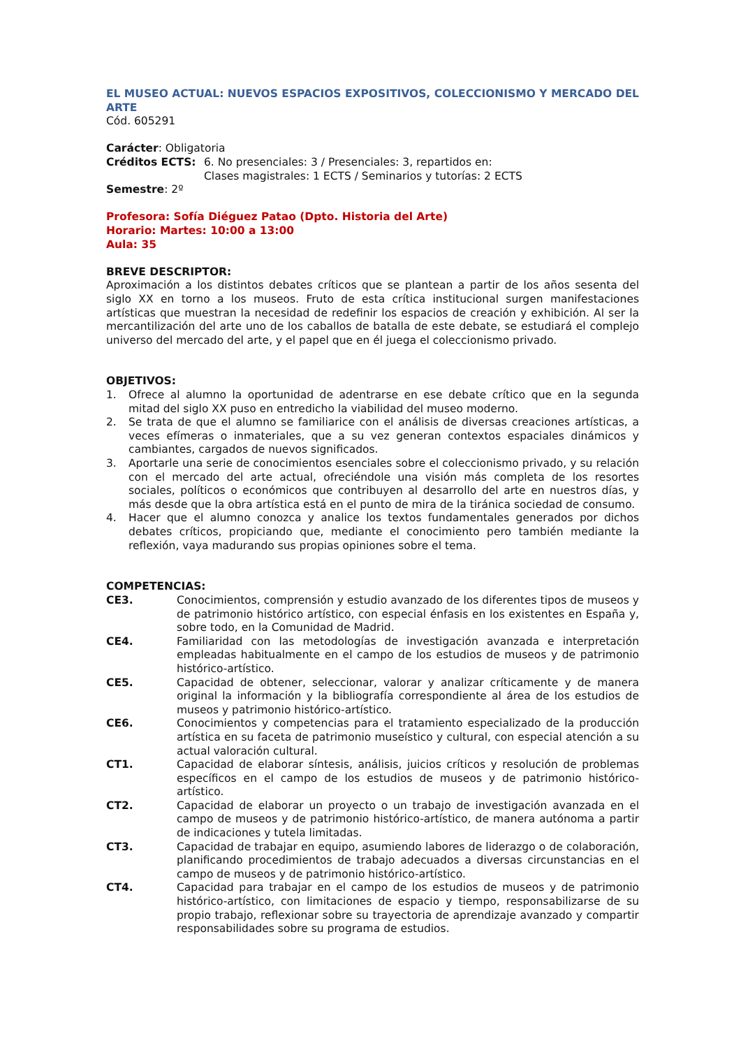EL MUSEO ACTUAL: NUEVOS ESPACIOS EXPOSITIVOS, COLECCIONISMO Y MERCADO DEL ARTE
Cód. 605291
Carácter: Obligatoria
Créditos ECTS: 6. No presenciales: 3 / Presenciales: 3, repartidos en:
Clases magistrales: 1 ECTS / Seminarios y tutorías: 2 ECTS
Semestre: 2º
Profesora: Sofía Diéguez Patao (Dpto. Historia del Arte)
Horario: Martes: 10:00 a 13:00
Aula: 35
BREVE DESCRIPTOR:
Aproximación a los distintos debates críticos que se plantean a partir de los años sesenta del siglo XX en torno a los museos. Fruto de esta crítica institucional surgen manifestaciones artísticas que muestran la necesidad de redefinir los espacios de creación y exhibición. Al ser la mercantilización del arte uno de los caballos de batalla de este debate, se estudiará el complejo universo del mercado del arte, y el papel que en él juega el coleccionismo privado.
OBJETIVOS:
1. Ofrece al alumno la oportunidad de adentrarse en ese debate crítico que en la segunda mitad del siglo XX puso en entredicho la viabilidad del museo moderno.
2. Se trata de que el alumno se familiarice con el análisis de diversas creaciones artísticas, a veces efímeras o inmateriales, que a su vez generan contextos espaciales dinámicos y cambiantes, cargados de nuevos significados.
3. Aportarle una serie de conocimientos esenciales sobre el coleccionismo privado, y su relación con el mercado del arte actual, ofreciéndole una visión más completa de los resortes sociales, políticos o económicos que contribuyen al desarrollo del arte en nuestros días, y más desde que la obra artística está en el punto de mira de la tiránica sociedad de consumo.
4. Hacer que el alumno conozca y analice los textos fundamentales generados por dichos debates críticos, propiciando que, mediante el conocimiento pero también mediante la reflexión, vaya madurando sus propias opiniones sobre el tema.
COMPETENCIAS:
CE3. Conocimientos, comprensión y estudio avanzado de los diferentes tipos de museos y de patrimonio histórico artístico, con especial énfasis en los existentes en España y, sobre todo, en la Comunidad de Madrid.
CE4. Familiaridad con las metodologías de investigación avanzada e interpretación empleadas habitualmente en el campo de los estudios de museos y de patrimonio histórico-artístico.
CE5. Capacidad de obtener, seleccionar, valorar y analizar críticamente y de manera original la información y la bibliografía correspondiente al área de los estudios de museos y patrimonio histórico-artístico.
CE6. Conocimientos y competencias para el tratamiento especializado de la producción artística en su faceta de patrimonio museístico y cultural, con especial atención a su actual valoración cultural.
CT1. Capacidad de elaborar síntesis, análisis, juicios críticos y resolución de problemas específicos en el campo de los estudios de museos y de patrimonio histórico-artístico.
CT2. Capacidad de elaborar un proyecto o un trabajo de investigación avanzada en el campo de museos y de patrimonio histórico-artístico, de manera autónoma a partir de indicaciones y tutela limitadas.
CT3. Capacidad de trabajar en equipo, asumiendo labores de liderazgo o de colaboración, planificando procedimientos de trabajo adecuados a diversas circunstancias en el campo de museos y de patrimonio histórico-artístico.
CT4. Capacidad para trabajar en el campo de los estudios de museos y de patrimonio histórico-artístico, con limitaciones de espacio y tiempo, responsabilizarse de su propio trabajo, reflexionar sobre su trayectoria de aprendizaje avanzado y compartir responsabilidades sobre su programa de estudios.